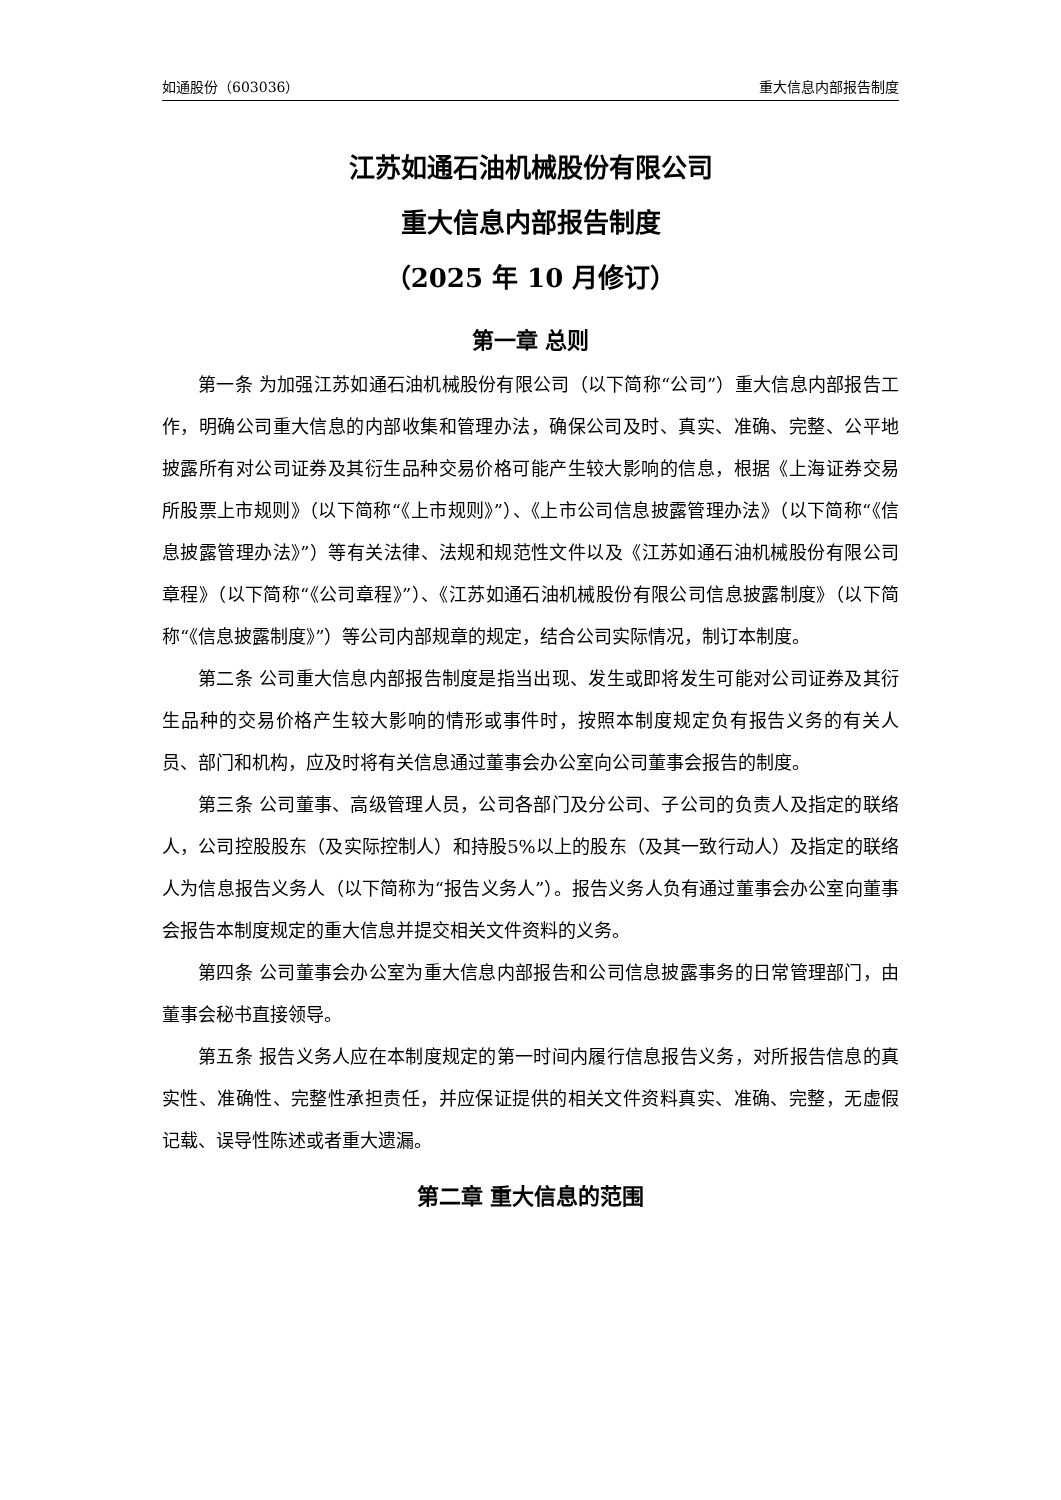如通股份（603036） 重大信息内部报告制度
江苏如通石油机械股份有限公司
重大信息内部报告制度
（2025 年 10 月修订）
第一章 总则
第一条 为加强江苏如通石油机械股份有限公司（以下简称“公司”）重大信息内部报告工作，明确公司重大信息的内部收集和管理办法，确保公司及时、真实、准确、完整、公平地披露所有对公司证券及其衍生品种交易价格可能产生较大影响的信息，根据《上海证券交易所股票上市规则》（以下简称“《上市规则》”）、《上市公司信息披露管理办法》（以下简称“《信息披露管理办法》”）等有关法律、法规和规范性文件以及《江苏如通石油机械股份有限公司章程》（以下简称“《公司章程》”）、《江苏如通石油机械股份有限公司信息披露制度》（以下简称“《信息披露制度》”）等公司内部规章的规定，结合公司实际情况，制订本制度。
第二条 公司重大信息内部报告制度是指当出现、发生或即将发生可能对公司证券及其衍生品种的交易价格产生较大影响的情形或事件时，按照本制度规定负有报告义务的有关人员、部门和机构，应及时将有关信息通过董事会办公室向公司董事会报告的制度。
第三条 公司董事、高级管理人员，公司各部门及分公司、子公司的负责人及指定的联络人，公司控股股东（及实际控制人）和持股5%以上的股东（及其一致行动人）及指定的联络人为信息报告义务人（以下简称为“报告义务人”）。报告义务人负有通过董事会办公室向董事会报告本制度规定的重大信息并提交相关文件资料的义务。
第四条 公司董事会办公室为重大信息内部报告和公司信息披露事务的日常管理部门，由董事会秘书直接领导。
第五条 报告义务人应在本制度规定的第一时间内履行信息报告义务，对所报告信息的真实性、准确性、完整性承担责任，并应保证提供的相关文件资料真实、准确、完整，无虚假记载、误导性陈述或者重大遗漏。
第二章 重大信息的范围